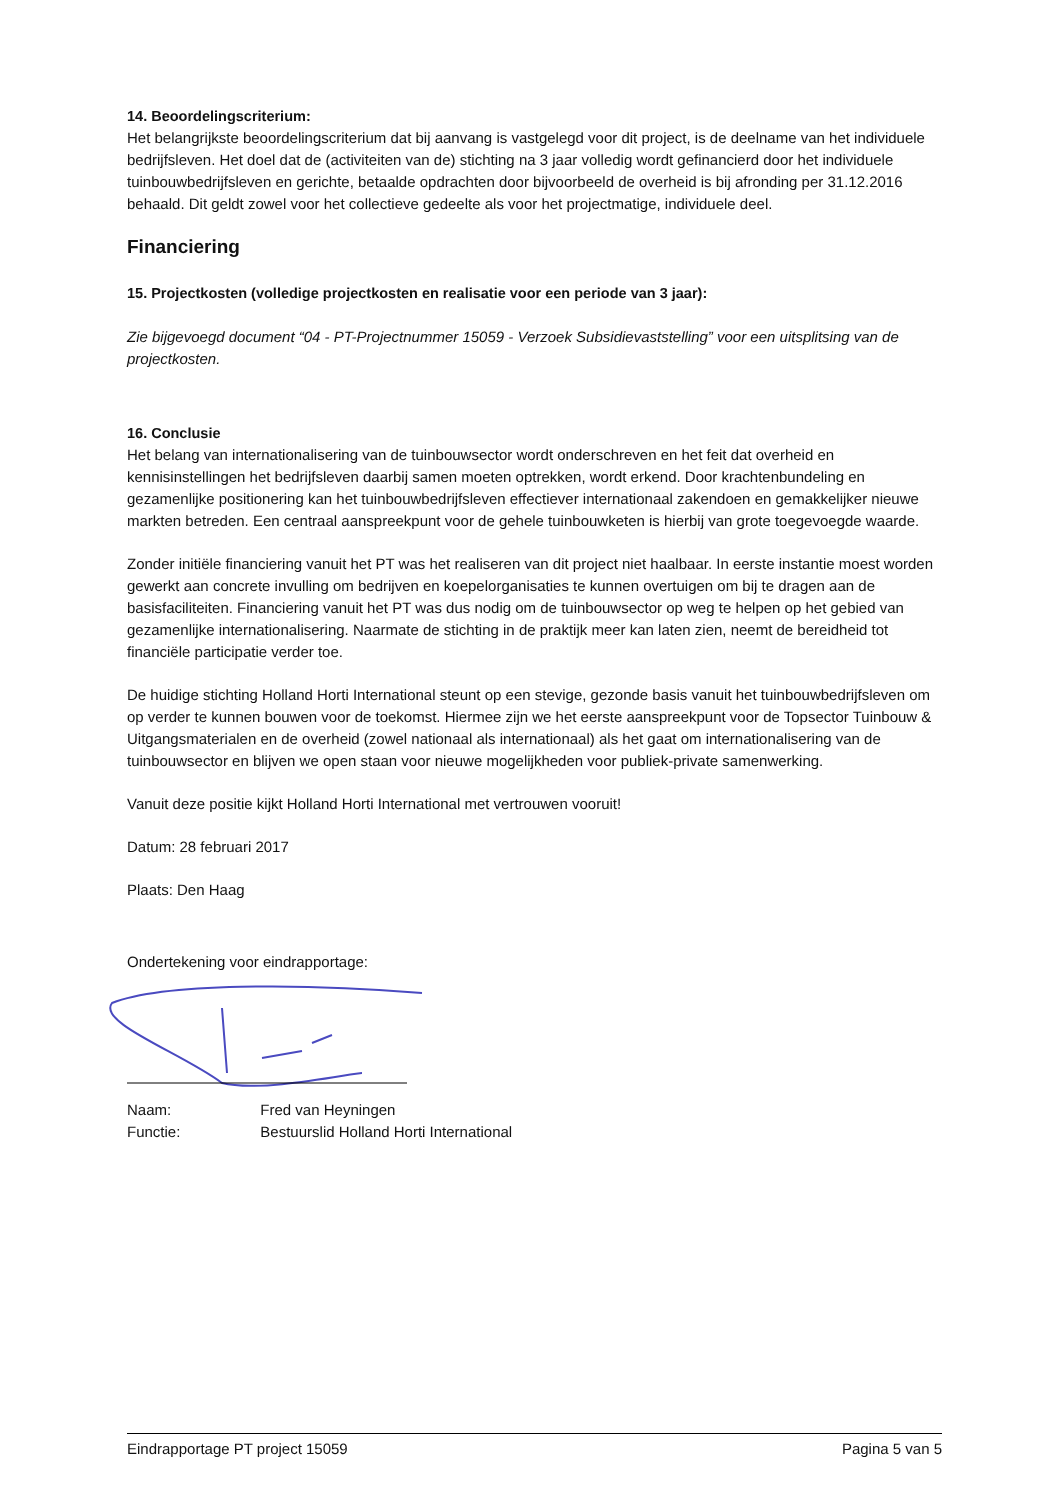14. Beoordelingscriterium:
Het belangrijkste beoordelingscriterium dat bij aanvang is vastgelegd voor dit project, is de deelname van het individuele bedrijfsleven. Het doel dat de (activiteiten van de) stichting na 3 jaar volledig wordt gefinancierd door het individuele tuinbouwbedrijfsleven en gerichte, betaalde opdrachten door bijvoorbeeld de overheid is bij afronding per 31.12.2016 behaald. Dit geldt zowel voor het collectieve gedeelte als voor het projectmatige, individuele deel.
Financiering
15. Projectkosten (volledige projectkosten en realisatie voor een periode van 3 jaar):
Zie bijgevoegd document “04 - PT-Projectnummer 15059 - Verzoek Subsidievaststelling” voor een uitsplitsing van de projectkosten.
16. Conclusie
Het belang van internationalisering van de tuinbouwsector wordt onderschreven en het feit dat overheid en kennisinstellingen het bedrijfsleven daarbij samen moeten optrekken, wordt erkend. Door krachtenbundeling en gezamenlijke positionering kan het tuinbouwbedrijfsleven effectiever internationaal zakendoen en gemakkelijker nieuwe markten betreden. Een centraal aanspreekpunt voor de gehele tuinbouwketen is hierbij van grote toegevoegde waarde.
Zonder initiële financiering vanuit het PT was het realiseren van dit project niet haalbaar. In eerste instantie moest worden gewerkt aan concrete invulling om bedrijven en koepelorganisaties te kunnen overtuigen om bij te dragen aan de basisfaciliteiten. Financiering vanuit het PT was dus nodig om de tuinbouwsector op weg te helpen op het gebied van gezamenlijke internationalisering. Naarmate de stichting in de praktijk meer kan laten zien, neemt de bereidheid tot financiële participatie verder toe.
De huidige stichting Holland Horti International steunt op een stevige, gezonde basis vanuit het tuinbouwbedrijfsleven om op verder te kunnen bouwen voor de toekomst. Hiermee zijn we het eerste aanspreekpunt voor de Topsector Tuinbouw & Uitgangsmaterialen en de overheid (zowel nationaal als internationaal) als het gaat om internationalisering van de tuinbouwsector en blijven we open staan voor nieuwe mogelijkheden voor publiek-private samenwerking.
Vanuit deze positie kijkt Holland Horti International met vertrouwen vooruit!
Datum: 28 februari 2017
Plaats: Den Haag
Ondertekening voor eindrapportage:
| Naam: | Fred van Heyningen |
| Functie: | Bestuurslid Holland Horti International |
Eindrapportage PT project 15059 Pagina 5 van 5